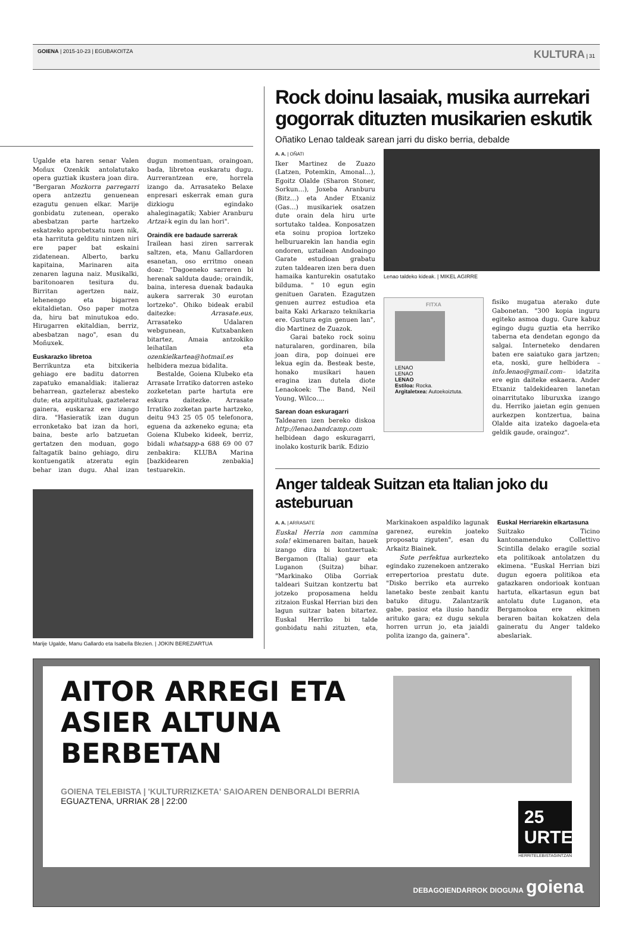GOIENA | 2015-10-23 | EGUBAKOITZA KULTURA | 31
Ugalde eta haren senar Valen Moñux Ozenkik antolatutako opera guztiak ikustera joan dira. "Bergaran Mozkorra parregarri opera antzeztu genuenean ezagutu genuen elkar. Marije gonbidatu zutenean, operako abesbatzan parte hartzeko eskatzeko aprobetxatu nuen nik, eta harrituta gelditu nintzen niri ere paper bat eskaini zidatenean. Alberto, barku kapitaina, Marinaren aita zenaren laguna naiz. Musikalki, baritonoaren tesitura du. Birritan agertzen naiz, lehenengo eta bigarren ekitaldietan. Oso paper motza da, hiru bat minutukoa edo. Hirugarren ekitaldian, berriz, abesbatzan nago", esan du Moñuxek.
Euskarazko libretoa
Berrikuntza eta bitxikeria gehiago ere baditu datorren zapatuko emanaldiak: italieraz beharrean, gazteleraz abesteko dute; eta azpitituluak, gazteleraz gainera, euskaraz ere izango dira. "Hasieratik izan dugun erronketako bat izan da hori, baina, beste arlo batzuetan gertatzen den moduan, gogo faltagatik baino gehiago, diru kontuengatik atzeratu egin behar izan dugu. Ahal izan dugun momentuan, oraingoan, bada, libretoa euskaratu dugu. Aurrerantzean ere, horrela izango da. Arrasateko Belaxe enpresari eskerrak eman gura dizkiogu egindako ahaleginagatik; Xabier Aranburu Artzai-k egin du lan hori".
Oraindik ere badaude sarrerak
Irailean hasi ziren sarrerak saltzen, eta, Manu Gallardoren esanetan, oso erritmo onean doaz: "Dagoeneko sarreren bi herenak salduta daude; oraindik, baina, interesa duenak badauka aukera sarrerak 30 eurotan lortzeko". Ohiko bideak erabil daitezke: Arrasate.eus, Arrasateko Udalaren webgunean, Kutxabanken bitartez, Amaia antzokiko leihatilan eta ozenkielkartea@hotmail.es helbidera mezua bidalita.
Bestalde, Goiena Klubeko eta Arrasate Irratiko datorren asteko zozketetan parte hartuta ere eskura daitezke. Arrasate Irratiko zozketan parte hartzeko, deitu 943 25 05 05 telefonora, eguena da azkeneko eguna; eta Goiena Klubeko kideek, berriz, bidali whatsapp-a 688 69 00 07 zenbakira: KLUBA Marina [bazkidearen zenbakia] testuarekin.
Marije Ugalde, Manu Gallardo eta Isabella Blezien. | JOKIN BEREZIARTUA
Rock doinu lasaiak, musika aurrekari gogorrak dituzten musikarien eskutik
Oñatiko Lenao taldeak sarean jarri du disko berria, debalde
A. A. | OÑATI
Iker Martinez de Zuazo (Latzen, Potemkin, Amonal…), Egoitz Olalde (Sharon Stoner, Sorkun…), Joxeba Aranburu (Bitz…) eta Ander Etxaniz (Gas…) musikariek osatzen dute orain dela hiru urte sortutako taldea. Konposatzen eta soinu propioa lortzeko helburuarekin lan handia egin ondoren, uztailean Andoaingo Garate estudioan grabatu zuten taldearen izen bera duen hamaika kanturekin osatutako bilduma. " 10 egun egin genituen Garaten. Ezagutzen genuen aurrez estudioa eta baita Kaki Arkarazo teknikaria ere. Gustura egin genuen lan", dio Martinez de Zuazok.
Garai bateko rock soinu naturalaren, gordinaren, bila joan dira, pop doinuei ere lekua egin da. Besteak beste, honako musikari hauen eragina izan dutela diote Lenaokoek: The Band, Neil Young, Wilco….
Sarean doan eskuragarri
Taldearen izen bereko diskoa http://lenao.bandcamp.com helbidean dago eskuragarri, inolako kosturik barik. Edizio
Lenao taldeko kideak. | MIKEL AGIRRE
FITXA
LENAO
LENAO
LENAO
Estiloa: Rocka.
Argitaletxea: Autoekoiztuta.
fisiko mugatua aterako dute Gabonetan. "300 kopia inguru egiteko asmoa dugu. Gure kabuz egingo dugu guztia eta herriko taberna eta dendetan egongo da salgai. Interneteko dendaren baten ere saiatuko gara jartzen; eta, noski, gure helbidera –info.lenao@gmail.com– idatzita ere egin daiteke eskaera. Ander Etxaniz taldekidearen lanetan oinarritutako liburuxka izango du. Herriko jaietan egin genuen aurkezpen kontzertua, baina Olalde aita izateko dagoela-eta geldik gaude, oraingoz".
Anger taldeak Suitzan eta Italian joko du asteburuan
A. A. | ARRASATE
Euskal Herria non cammina sola! ekimenaren baitan, hauek izango dira bi kontzertuak: Bergamon (Italia) gaur eta Luganon (Suitza) bihar. "Markinako Oliba Gorriak taldeari Suitzan kontzertu bat jotzeko proposamena heldu zitzaion Euskal Herrian bizi den lagun suitzar baten bitartez. Euskal Herriko bi talde gonbidatu nahi zituzten, eta, Markinakoen aspaldiko lagunak garenez, eurekin joateko proposatu ziguten", esan du Arkaitz Biainek.
Sute perfektua aurkezteko egindako zuzenekoen antzerako errepertorioa prestatu dute. "Disko berriko eta aurreko lanetako beste zenbait kantu batuko ditugu. Zalantzarik gabe, pasioz eta ilusio handiz arituko gara; ez dugu sekula horren urrun jo, eta jaialdi polita izango da, gainera".
Euskal Herriarekin elkartasuna
Suitzako Ticino kantonamenduko Collettivo Scintilla delako eragile sozial eta politikoak antolatzen du ekimena. "Euskal Herrian bizi dugun egoera politikoa eta gatazkaren ondorioak kontuan hartuta, elkartasun egun bat antolatu dute Luganon, eta Bergamokoa ere ekimen beraren baitan kokatzen dela gaineratu du Anger taldeko abeslariak.
AITOR ARREGI ETA
ASIER ALTUNA
BERBETAN
GOIENA TELEBISTA | 'KULTURRIZKETA' SAIOAREN DENBORALDI BERRIA
EGUAZTENA, URRIAK 28 | 22:00
25 URTE
HERRITELEBISTAGINTZAN
DEBAGOIENDARROK DIOGUNA goiena